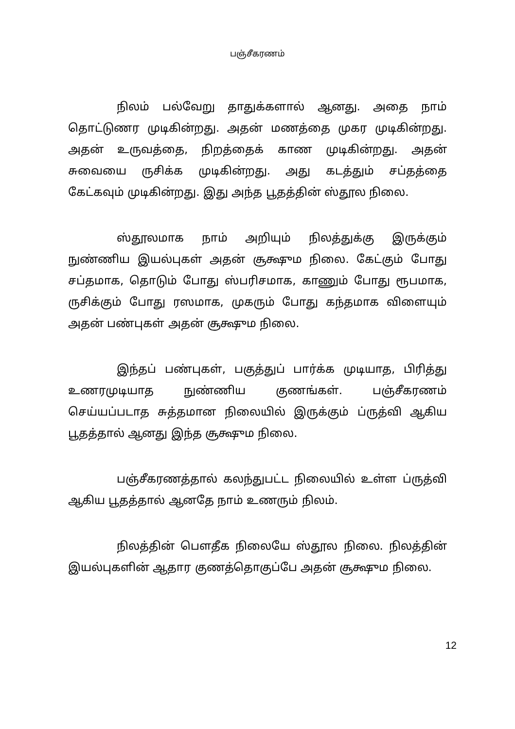பஞ்சீகரணம்
நிலம் பல்வேறு தாதுக்களால் ஆனது. அதை நாம் தொட்டுணர முடிகின்றது. அதன் மணத்தை முகர முடிகின்றது. அதன் உருவத்தை, நிறத்தைக் காண முடிகின்றது. அதன் சுவையை ருசிக்க முடிகின்றது. அது கடத்தும் சப்தத்தை கேட்கவும் முடிகின்றது. இது அந்த பூதத்தின் ஸ்தூல நிலை.
ஸ்தூலமாக நாம் அறியும் நிலத்துக்கு இருக்கும் நுண்ணிய இயல்புகள் அதன் சூக்ஷும நிலை. கேட்கும் போது சப்தமாக, தொடும் போது ஸ்பரிசமாக, காணும் போது ரூபமாக, ருசிக்கும் போது ரஸமாக, முகரும் போது கந்தமாக விளையும் அதன் பண்புகள் அதன் சூக்ஷும நிலை.
இந்தப் பண்புகள், பகுத்துப் பார்க்க முடியாத, பிரித்து உணரமுடியாத நுண்ணிய குணங்கள். பஞ்சீகரணம் செய்யப்படாத சுத்தமான நிலையில் இருக்கும் ப்ருத்வி ஆகிய பூதத்தால் ஆனது இந்த சூக்ஷும நிலை.
பஞ்சீகரணத்தால் கலந்துபட்ட நிலையில் உள்ள ப்ருத்வி ஆகிய பூதத்தால் ஆனதே நாம் உணரும் நிலம்.
நிலத்தின் பௌதீக நிலையே ஸ்தூல நிலை. நிலத்தின் இயல்புகளின் ஆதார குணத்தொகுப்பே அதன் சூக்ஷும நிலை.
12